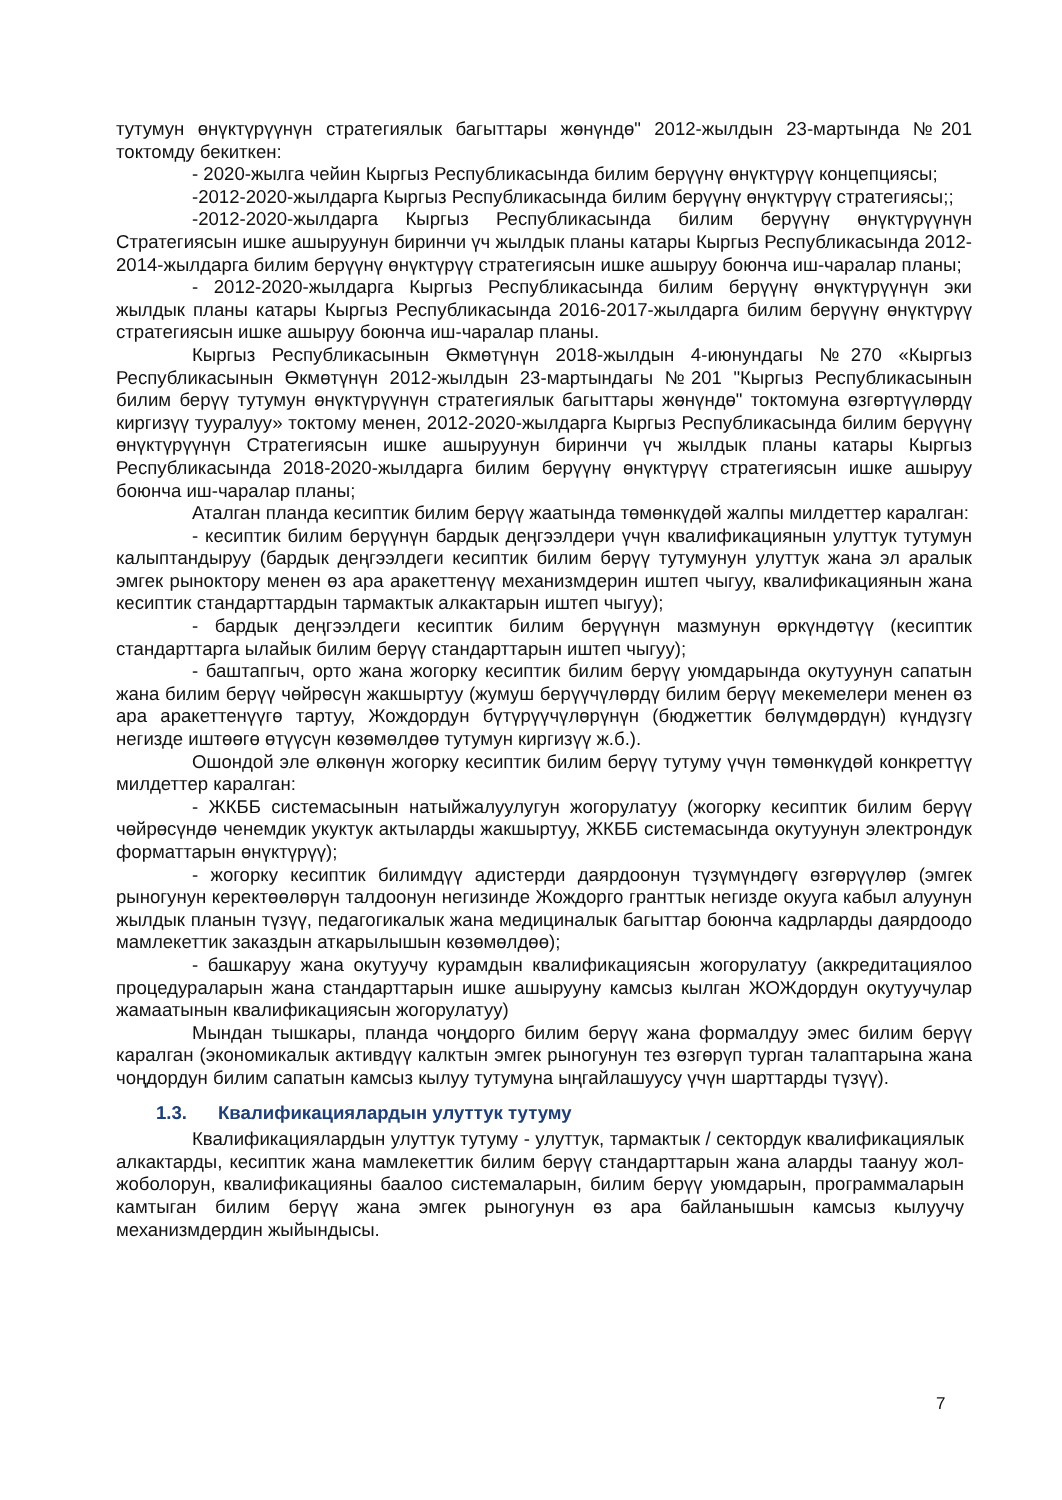тутумун өнүктүрүүнүн стратегиялык багыттары жөнүндө" 2012-жылдын 23-мартында №201 токтомду бекиткен:
- 2020-жылга чейин Кыргыз Республикасында билим берүүнү өнүктүрүү концепциясы;
-2012-2020-жылдарга Кыргыз Республикасында билим берүүнү өнүктүрүү стратегиясы;;
-2012-2020-жылдарга Кыргыз Республикасында билим берүүнү өнүктүрүүнүн Стратегиясын ишке ашыруунун биринчи үч жылдык планы катары Кыргыз Республикасында 2012-2014-жылдарга билим берүүнү өнүктүрүү стратегиясын ишке ашыруу боюнча иш-чаралар планы;
- 2012-2020-жылдарга Кыргыз Республикасында билим берүүнү өнүктүрүүнүн эки жылдык планы катары Кыргыз Республикасында 2016-2017-жылдарга билим берүүнү өнүктүрүү стратегиясын ишке ашыруу боюнча иш-чаралар планы.
Кыргыз Республикасынын Өкмөтүнүн 2018-жылдын 4-июнундагы №270 «Кыргыз Республикасынын Өкмөтүнүн 2012-жылдын 23-мартындагы №201 "Кыргыз Республикасынын билим берүү тутумун өнүктүрүүнүн стратегиялык багыттары жөнүндө" токтомуна өзгөртүүлөрдү киргизүү тууралуу» токтому менен, 2012-2020-жылдарга Кыргыз Республикасында билим берүүнү өнүктүрүүнүн Стратегиясын ишке ашыруунун биринчи үч жылдык планы катары Кыргыз Республикасында 2018-2020-жылдарга билим берүүнү өнүктүрүү стратегиясын ишке ашыруу боюнча иш-чаралар планы;
Аталган планда кесиптик билим берүү жаатында төмөнкүдөй жалпы милдеттер каралган:
- кесиптик билим берүүнүн бардык деңгээлдери үчүн квалификациянын улуттук тутумун калыптандыруу (бардык деңгээлдеги кесиптик билим берүү тутумунун улуттук жана эл аралык эмгек рыноктору менен өз ара аракеттенүү механизмдерин иштеп чыгуу, квалификациянын жана кесиптик стандарттардын тармактык алкактарын иштеп чыгуу);
- бардык деңгээлдеги кесиптик билим берүүнүн мазмунун өркүндөтүү (кесиптик стандарттарга ылайык билим берүү стандарттарын иштеп чыгуу);
- баштапгыч, орто жана жогорку кесиптик билим берүү уюмдарында окутуунун сапатын жана билим берүү чөйрөсүн жакшыртуу (жумуш берүүчүлөрдү билим берүү мекемелери менен өз ара аракеттенүүгө тартуу, Жождордун бүтүрүүчүлөрүнүн (бюджеттик бөлүмдөрдүн) күндүзгү негизде иштөөгө өтүүсүн көзөмөлдөө тутумун киргизүү ж.б.).
Ошондой эле өлкөнүн жогорку кесиптик билим берүү тутуму үчүн төмөнкүдөй конкреттүү милдеттер каралган:
- ЖКББ системасынын натыйжалуулугун жогорулатуу (жогорку кесиптик билим берүү чөйрөсүндө ченемдик укуктук актыларды жакшыртуу, ЖКББ системасында окутуунун электрондук форматтарын өнүктүрүү);
- жогорку кесиптик билимдүү адистерди даярдоонун түзүмүндөгү өзгөрүүлөр (эмгек рыногунун керектөөлөрүн талдоонун негизинде Жождорго гранттык негизде окууга кабыл алуунун жылдык планын түзүү, педагогикалык жана медициналык багыттар боюнча кадрларды даярдоодо мамлекеттик заказдын аткарылышын көзөмөлдөө);
- башкаруу жана окутуучу курамдын квалификациясын жогорулатуу (аккредитациялоо процедураларын жана стандарттарын ишке ашырууну камсыз кылган ЖОЖдордун окутуучулар жамаатынын квалификациясын жогорулатуу)
Мындан тышкары, планда чоңдорго билим берүү жана формалдуу эмес билим берүү каралган (экономикалык активдүү калктын эмгек рыногунун тез өзгөрүп турган талаптарына жана чоңдордун билим сапатын камсыз кылуу тутумуна ыңгайлашуусу үчүн шарттарды түзүү).
1.3. Квалификациялардын улуттук тутуму
Квалификациялардын улуттук тутуму - улуттук, тармактык / сектордук квалификациялык алкактарды, кесиптик жана мамлекеттик билим берүү стандарттарын жана аларды таануу жол-жоболорун, квалификацияны баалоо системаларын, билим берүү уюмдарын, программаларын камтыган билим берүү жана эмгек рыногунун өз ара байланышын камсыз кылуучу механизмдердин жыйындысы.
7